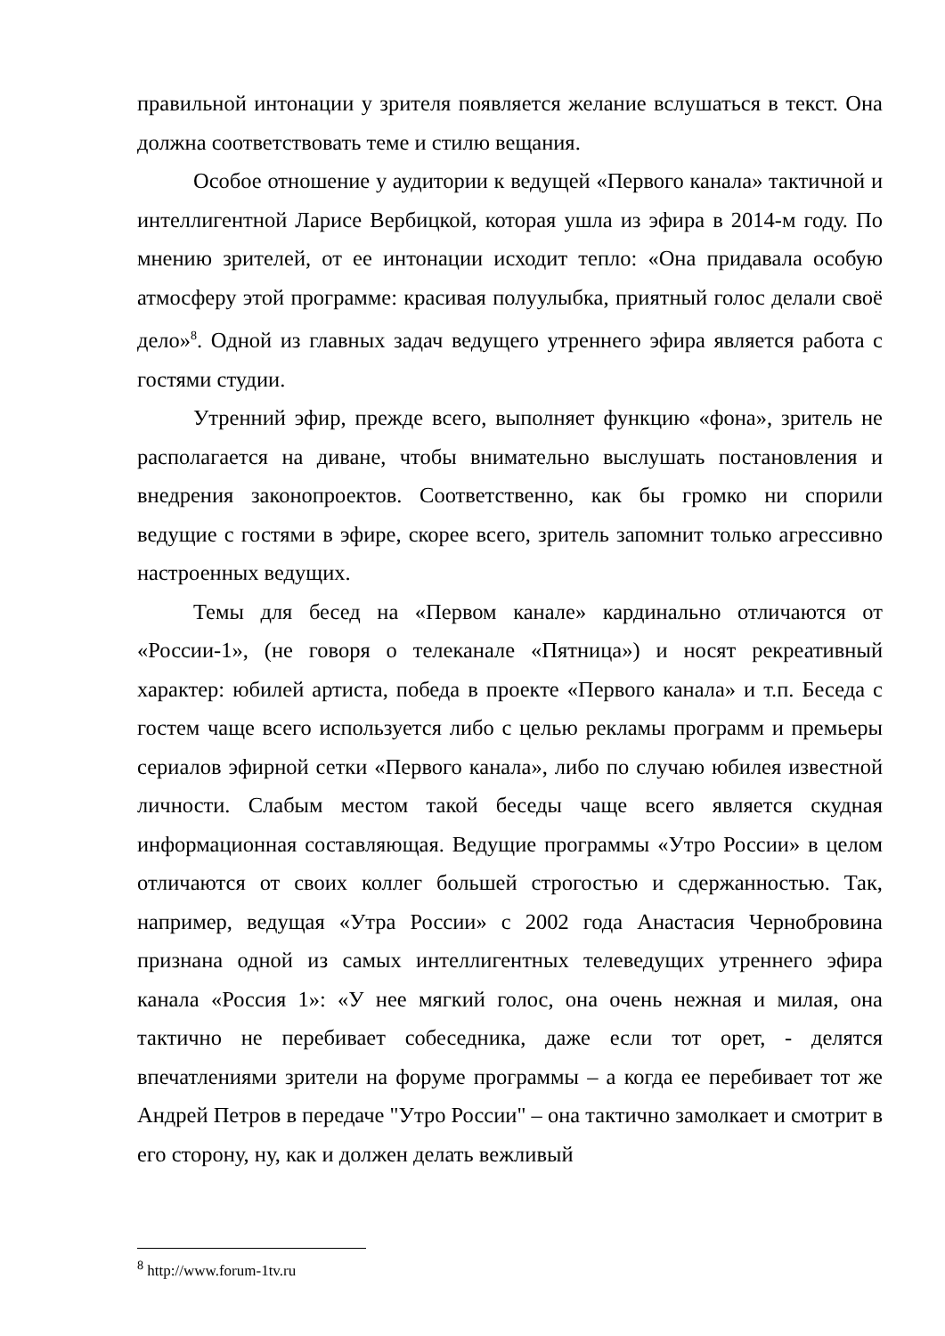правильной интонации у зрителя появляется желание вслушаться в текст. Она должна соответствовать теме и стилю вещания.
Особое отношение у аудитории к ведущей «Первого канала» тактичной и интеллигентной Ларисе Вербицкой, которая ушла из эфира в 2014-м году. По мнению зрителей, от ее интонации исходит тепло: «Она придавала особую атмосферу этой программе: красивая полуулыбка, приятный голос делали своё дело»<sup>8</sup>. Одной из главных задач ведущего утреннего эфира является работа с гостями студии.
Утренний эфир, прежде всего, выполняет функцию «фона», зритель не располагается на диване, чтобы внимательно выслушать постановления и внедрения законопроектов. Соответственно, как бы громко ни спорили ведущие с гостями в эфире, скорее всего, зритель запомнит только агрессивно настроенных ведущих.
Темы для бесед на «Первом канале» кардинально отличаются от «России-1», (не говоря о телеканале «Пятница») и носят рекреативный характер: юбилей артиста, победа в проекте «Первого канала» и т.п. Беседа с гостем чаще всего используется либо с целью рекламы программ и премьеры сериалов эфирной сетки «Первого канала», либо по случаю юбилея известной личности. Слабым местом такой беседы чаще всего является скудная информационная составляющая. Ведущие программы «Утро России» в целом отличаются от своих коллег большей строгостью и сдержанностью. Так, например, ведущая «Утра России» с 2002 года Анастасия Чернобровина признана одной из самых интеллигентных телеведущих утреннего эфира канала «Россия 1»: «У нее мягкий голос, она очень нежная и милая, она тактично не перебивает собеседника, даже если тот орет, - делятся впечатлениями зрители на форуме программы – а когда ее перебивает тот же Андрей Петров в передаче "Утро России" – она тактично замолкает и смотрит в его сторону, ну, как и должен делать вежливый
<sup>8</sup> http://www.forum-1tv.ru